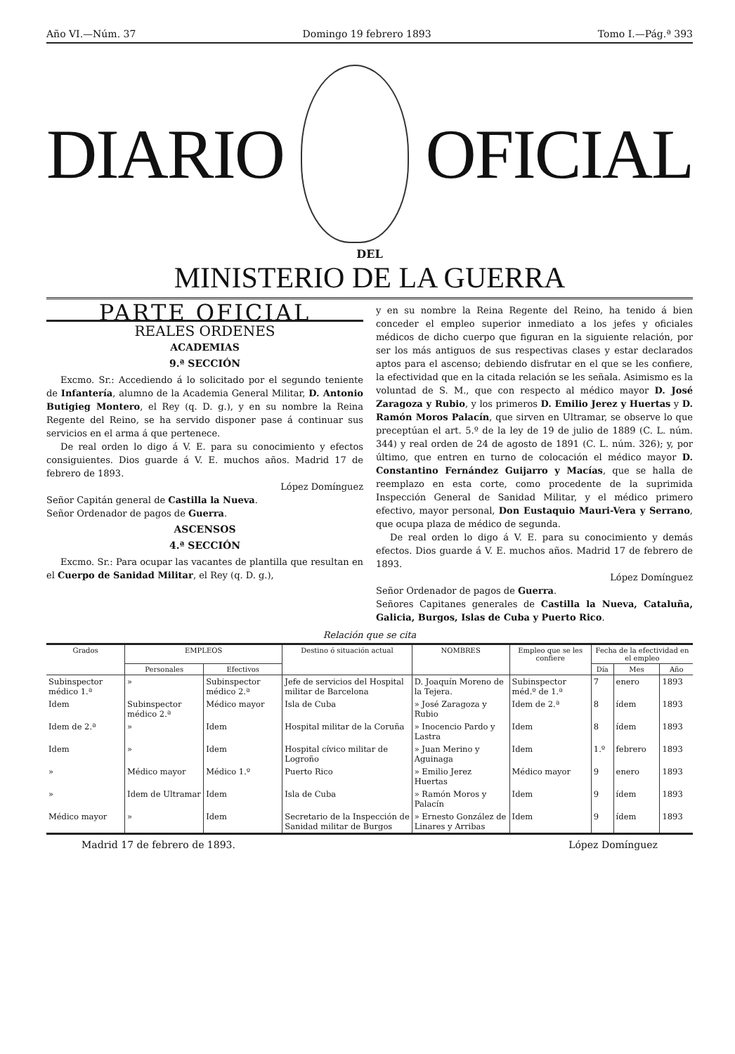Año VI.—Núm. 37 Domingo 19 febrero 1893 Tomo I.—Pág.ª 393
DIARIO OFICIAL
DEL
MINISTERIO DE LA GUERRA
PARTE OFICIAL
REALES ORDENES
ACADEMIAS
9.ª SECCIÓN
Excmo. Sr.: Accediendo á lo solicitado por el segundo teniente de Infantería, alumno de la Academia General Militar, D. Antonio Butigieg Montero, el Rey (q. D. g.), y en su nombre la Reina Regente del Reino, se ha servido disponer pase á continuar sus servicios en el arma á que pertenece.
De real orden lo digo á V. E. para su conocimiento y efectos consiguientes. Dios guarde á V. E. muchos años. Madrid 17 de febrero de 1893.
López Domínguez
Señor Capitán general de Castilla la Nueva.
Señor Ordenador de pagos de Guerra.
ASCENSOS
4.ª SECCIÓN
Excmo. Sr.: Para ocupar las vacantes de plantilla que resultan en el Cuerpo de Sanidad Militar, el Rey (q. D. g.),
y en su nombre la Reina Regente del Reino, ha tenido á bien conceder el empleo superior inmediato a los jefes y oficiales médicos de dicho cuerpo que figuran en la siguiente relación, por ser los más antiguos de sus respectivas clases y estar declarados aptos para el ascenso; debiendo disfrutar en el que se les confiere, la efectividad que en la citada relación se les señala. Asimismo es la voluntad de S. M., que con respecto al médico mayor D. José Zaragoza y Rubio, y los primeros D. Emilio Jerez y Huertas y D. Ramón Moros Palacín, que sirven en Ultramar, se observe lo que preceptúan el art. 5.º de la ley de 19 de julio de 1889 (C. L. núm. 344) y real orden de 24 de agosto de 1891 (C. L. núm. 326); y, por último, que entren en turno de colocación el médico mayor D. Constantino Fernández Guijarro y Macías, que se halla de reemplazo en esta corte, como procedente de la suprimida Inspección General de Sanidad Militar, y el médico primero efectivo, mayor personal, Don Eustaquio Mauri-Vera y Serrano, que ocupa plaza de médico de segunda.
De real orden lo digo á V. E. para su conocimiento y demás efectos. Dios guarde á V. E. muchos años. Madrid 17 de febrero de 1893.
López Domínguez
Señor Ordenador de pagos de Guerra.
Señores Capitanes generales de Castilla la Nueva, Cataluña, Galicia, Burgos, Islas de Cuba y Puerto Rico.
Relación que se cita
| Grados | EMPLEOS | | Destino ó situación actual | NOMBRES | Empleo que se les confiere | Fecha de la efectividad en el empleo | | |
| --- | --- | --- | --- | --- | --- | --- | --- | --- |
| | Personales | Efectivos | | | | Día | Mes | Año |
| Subinspector médico 1.ª | » | Subinspector médico 2.ª | Jefe de servicios del Hospital militar de Barcelona | D. Joaquín Moreno de la Tejera. | Subinspector méd.º de 1.ª | 7 | enero | 1893 |
| Idem | Subinspector médico 2.ª | Médico mayor | Isla de Cuba | » José Zaragoza y Rubio | Idem de 2.ª | 8 | ídem | 1893 |
| Idem de 2.ª | » | Idem | Hospital militar de la Coruña | » Inocencio Pardo y Lastra | Idem | 8 | ídem | 1893 |
| Idem | » | Idem | Hospital cívico militar de Logroño | » Juan Merino y Aguinaga | Idem | 1.º | febrero | 1893 |
| » | Médico mayor | Médico 1.º | Puerto Rico | » Emilio Jerez Huertas | Médico mayor | 9 | enero | 1893 |
| » | Idem de Ultramar | Idem | Isla de Cuba | » Ramón Moros y Palacín | Idem | 9 | ídem | 1893 |
| Médico mayor | » | Idem | Secretario de la Inspección de Sanidad militar de Burgos | » Ernesto González de Linares y Arribas | Idem | 9 | ídem | 1893 |
Madrid 17 de febrero de 1893. López Domínguez